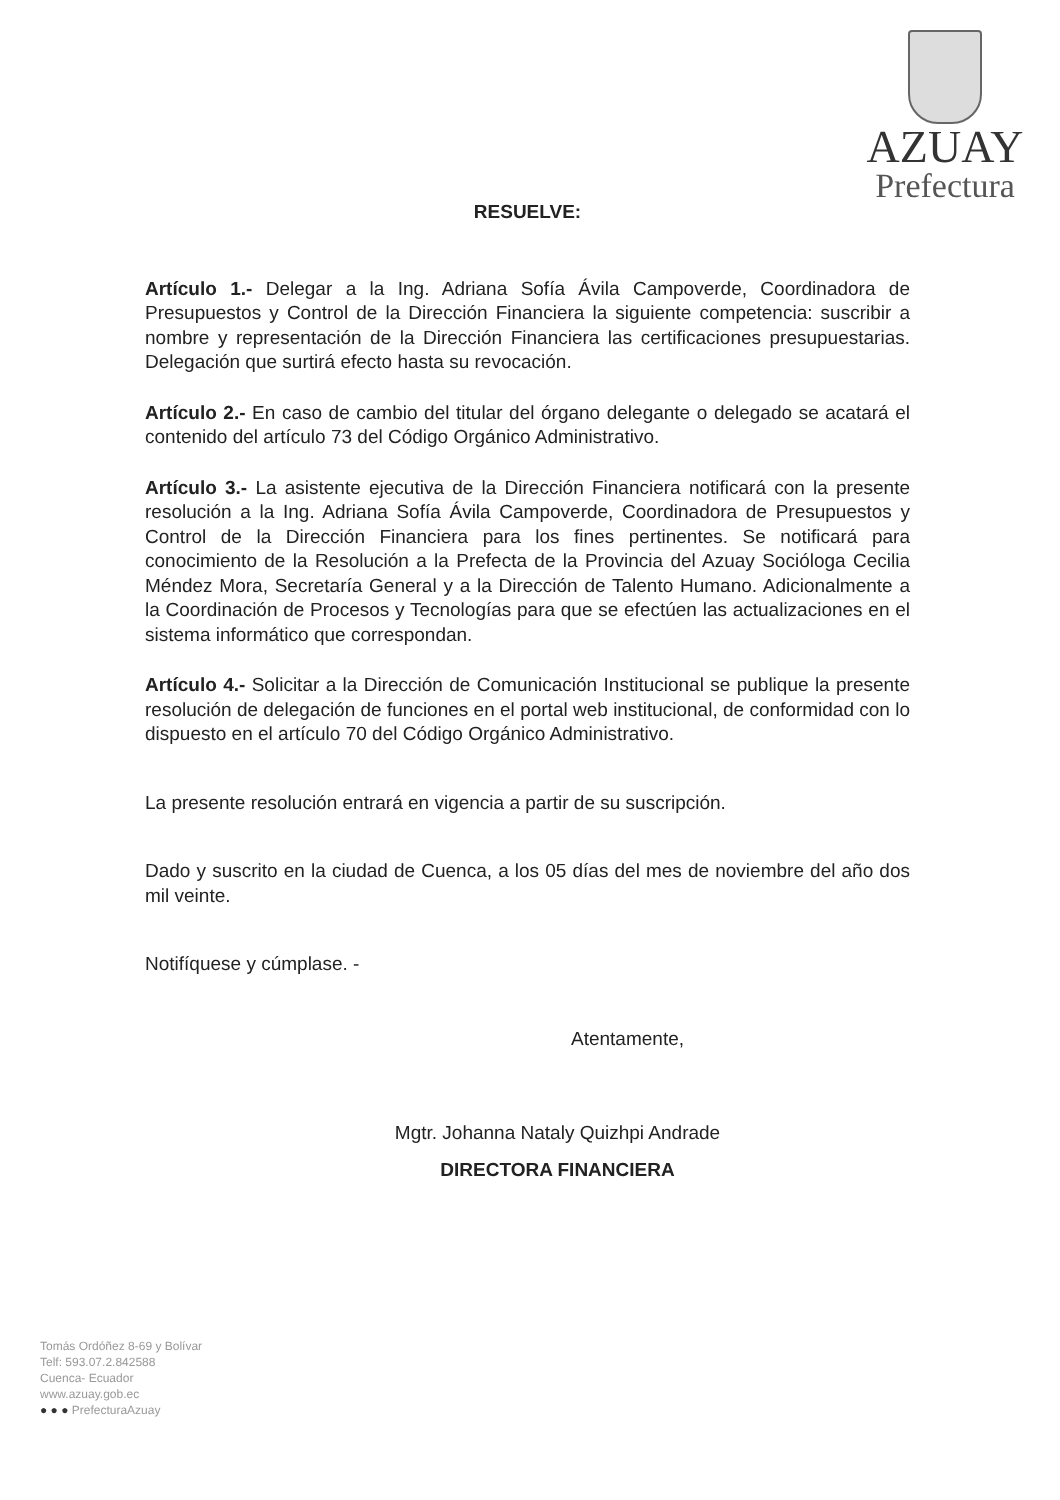AZUAY
Prefectura
RESUELVE:
Artículo 1.- Delegar a la Ing. Adriana Sofía Ávila Campoverde, Coordinadora de Presupuestos y Control de la Dirección Financiera la siguiente competencia: suscribir a nombre y representación de la Dirección Financiera las certificaciones presupuestarias. Delegación que surtirá efecto hasta su revocación.
Artículo 2.- En caso de cambio del titular del órgano delegante o delegado se acatará el contenido del artículo 73 del Código Orgánico Administrativo.
Artículo 3.- La asistente ejecutiva de la Dirección Financiera notificará con la presente resolución a la Ing. Adriana Sofía Ávila Campoverde, Coordinadora de Presupuestos y Control de la Dirección Financiera para los fines pertinentes. Se notificará para conocimiento de la Resolución a la Prefecta de la Provincia del Azuay Socióloga Cecilia Méndez Mora, Secretaría General y a la Dirección de Talento Humano. Adicionalmente a la Coordinación de Procesos y Tecnologías para que se efectúen las actualizaciones en el sistema informático que correspondan.
Artículo 4.- Solicitar a la Dirección de Comunicación Institucional se publique la presente resolución de delegación de funciones en el portal web institucional, de conformidad con lo dispuesto en el artículo 70 del Código Orgánico Administrativo.
La presente resolución entrará en vigencia a partir de su suscripción.
Dado y suscrito en la ciudad de Cuenca, a los 05 días del mes de noviembre del año dos mil veinte.
Notifíquese y cúmplase. -
Atentamente,
Mgtr. Johanna Nataly Quizhpi Andrade
DIRECTORA FINANCIERA
Tomás Ordóñez 8-69 y Bolívar
Telf: 593.07.2.842588
Cuenca- Ecuador
www.azuay.gob.ec
● ● ● PrefecturaAzuay